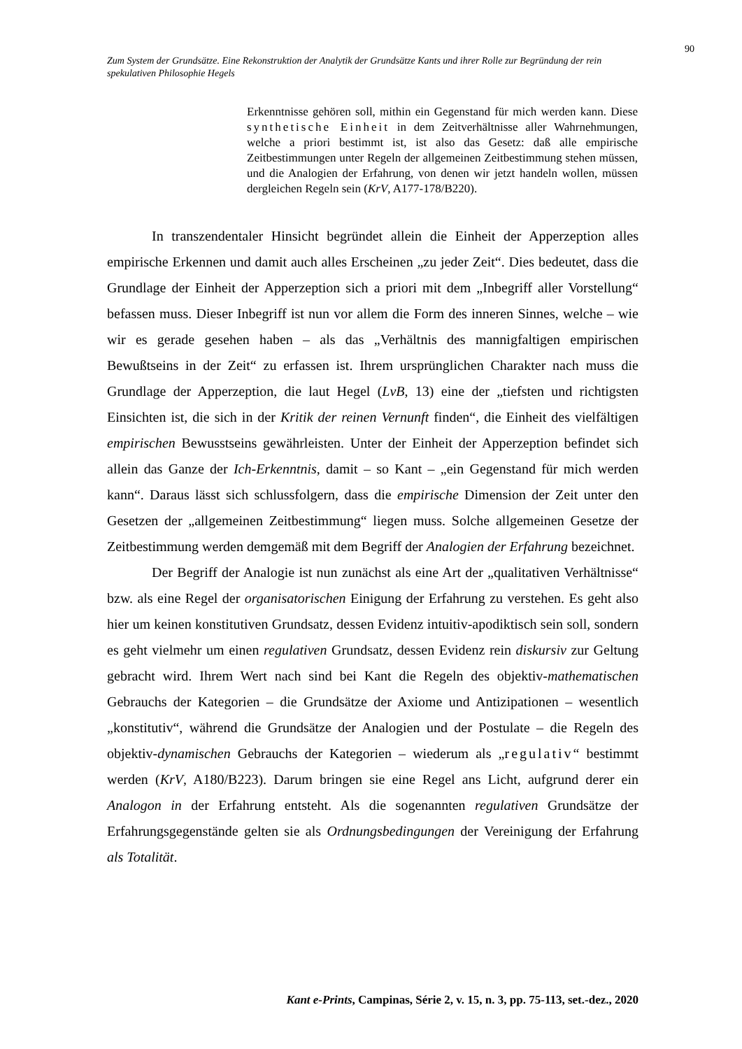90
Zum System der Grundsätze. Eine Rekonstruktion der Analytik der Grundsätze Kants und ihrer Rolle zur Begründung der rein spekulativen Philosophie Hegels
Erkenntnisse gehören soll, mithin ein Gegenstand für mich werden kann. Diese synthetische Einheit in dem Zeitverhältnisse aller Wahrnehmungen, welche a priori bestimmt ist, ist also das Gesetz: daß alle empirische Zeitbestimmungen unter Regeln der allgemeinen Zeitbestimmung stehen müssen, und die Analogien der Erfahrung, von denen wir jetzt handeln wollen, müssen dergleichen Regeln sein (KrV, A177-178/B220).
In transzendentaler Hinsicht begründet allein die Einheit der Apperzeption alles empirische Erkennen und damit auch alles Erscheinen „zu jeder Zeit“. Dies bedeutet, dass die Grundlage der Einheit der Apperzeption sich a priori mit dem „Inbegriff aller Vorstellung“ befassen muss. Dieser Inbegriff ist nun vor allem die Form des inneren Sinnes, welche – wie wir es gerade gesehen haben – als das „Verhältnis des mannigfaltigen empirischen Bewußtseins in der Zeit“ zu erfassen ist. Ihrem ursprünglichen Charakter nach muss die Grundlage der Apperzeption, die laut Hegel (LvB, 13) eine der „tiefsten und richtigsten Einsichten ist, die sich in der Kritik der reinen Vernunft finden“, die Einheit des vielfältigen empirischen Bewusstseins gewährleisten. Unter der Einheit der Apperzeption befindet sich allein das Ganze der Ich-Erkenntnis, damit – so Kant – „ein Gegenstand für mich werden kann“. Daraus lässt sich schlussfolgern, dass die empirische Dimension der Zeit unter den Gesetzen der „allgemeinen Zeitbestimmung“ liegen muss. Solche allgemeinen Gesetze der Zeitbestimmung werden demgemäß mit dem Begriff der Analogien der Erfahrung bezeichnet.
Der Begriff der Analogie ist nun zunächst als eine Art der „qualitativen Verhältnisse“ bzw. als eine Regel der organisatorischen Einigung der Erfahrung zu verstehen. Es geht also hier um keinen konstitutiven Grundsatz, dessen Evidenz intuitiv-apodiktisch sein soll, sondern es geht vielmehr um einen regulativen Grundsatz, dessen Evidenz rein diskursiv zur Geltung gebracht wird. Ihrem Wert nach sind bei Kant die Regeln des objektiv-mathematischen Gebrauchs der Kategorien – die Grundsätze der Axiome und Antizipationen – wesentlich „konstitutiv“, während die Grundsätze der Analogien und der Postulate – die Regeln des objektiv-dynamischen Gebrauchs der Kategorien – wiederum als „regulativ“ bestimmt werden (KrV, A180/B223). Darum bringen sie eine Regel ans Licht, aufgrund derer ein Analogon in der Erfahrung entsteht. Als die sogenannten regulativen Grundsätze der Erfahrungsgegenstände gelten sie als Ordnungsbedingungen der Vereinigung der Erfahrung als Totalität.
Kant e-Prints, Campinas, Série 2, v. 15, n. 3, pp. 75-113, set.-dez., 2020